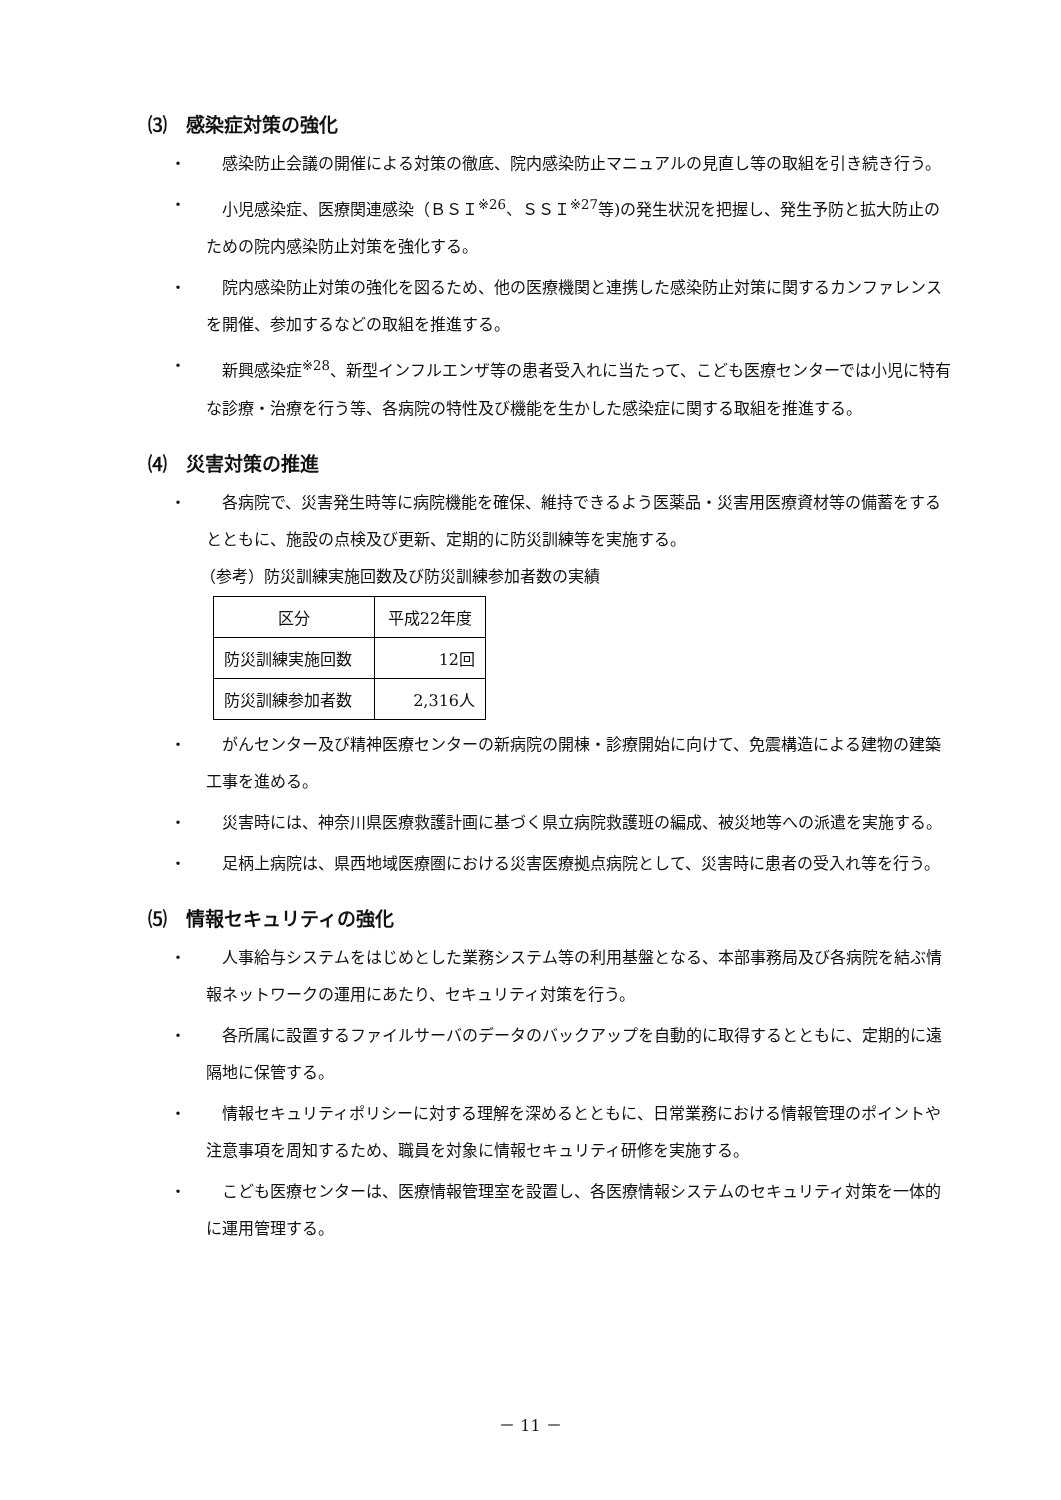⑶　感染症対策の強化
・　感染防止会議の開催による対策の徹底、院内感染防止マニュアルの見直し等の取組を引き続き行う。
・　小児感染症、医療関連感染（ＢＳＩ<sup>※26</sup>、ＳＳＩ<sup>※27</sup>等)の発生状況を把握し、発生予防と拡大防止のための院内感染防止対策を強化する。
・　院内感染防止対策の強化を図るため、他の医療機関と連携した感染防止対策に関するカンファレンスを開催、参加するなどの取組を推進する。
・　新興感染症<sup>※28</sup>、新型インフルエンザ等の患者受入れに当たって、こども医療センターでは小児に特有な診療・治療を行う等、各病院の特性及び機能を生かした感染症に関する取組を推進する。
⑷　災害対策の推進
・　各病院で、災害発生時等に病院機能を確保、維持できるよう医薬品・災害用医療資材等の備蓄をするとともに、施設の点検及び更新、定期的に防災訓練等を実施する。
（参考）防災訓練実施回数及び防災訓練参加者数の実績
| 区分 | 平成22年度 |
| 防災訓練実施回数 | 12回 |
| 防災訓練参加者数 | 2,316人 |
・　がんセンター及び精神医療センターの新病院の開棟・診療開始に向けて、免震構造による建物の建築工事を進める。
・　災害時には、神奈川県医療救護計画に基づく県立病院救護班の編成、被災地等への派遣を実施する。
・　足柄上病院は、県西地域医療圏における災害医療拠点病院として、災害時に患者の受入れ等を行う。
⑸　情報セキュリティの強化
・　人事給与システムをはじめとした業務システム等の利用基盤となる、本部事務局及び各病院を結ぶ情報ネットワークの運用にあたり、セキュリティ対策を行う。
・　各所属に設置するファイルサーバのデータのバックアップを自動的に取得するとともに、定期的に遠隔地に保管する。
・　情報セキュリティポリシーに対する理解を深めるとともに、日常業務における情報管理のポイントや注意事項を周知するため、職員を対象に情報セキュリティ研修を実施する。
・　こども医療センターは、医療情報管理室を設置し、各医療情報システムのセキュリティ対策を一体的に運用管理する。
－ 11 －